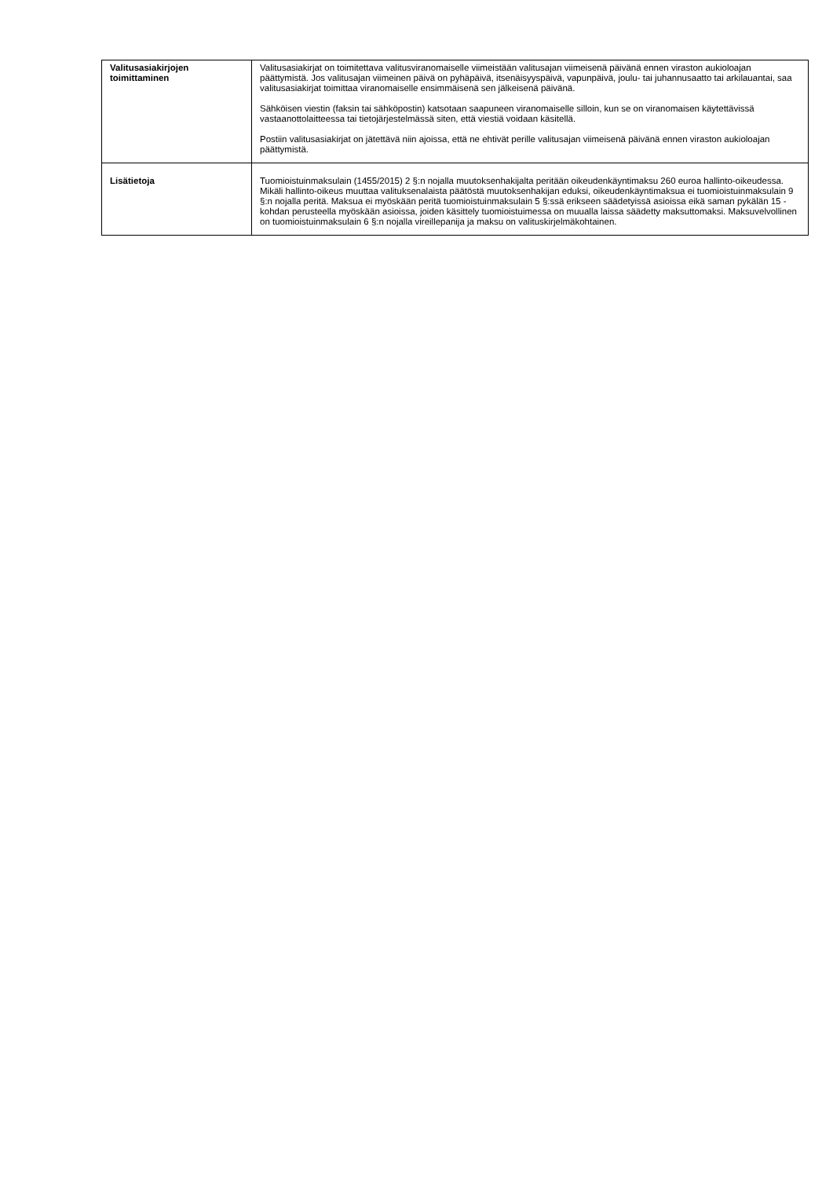| Valitusasiakirjojen toimittaminen | Valitusasiakirjat on toimitettava valitusviranomaiselle viimeistään valitusajan viimeisenä päivänä ennen viraston aukioloajan päättymistä. Jos valitusajan viimeinen päivä on pyhäpäivä, itsenäisyyspäivä, vapunpäivä, joulu- tai juhannusaatto tai arkilauantai, saa valitusasiakirjat toimittaa viranomaiselle ensimmäisenä sen jälkeisenä päivänä. Sähköisen viestin (faksin tai sähköpostin) katsotaan saapuneen viranomaiselle silloin, kun se on viranomaisen käytettävissä vastaanottolaitteessa tai tietojärjestelmässä siten, että viestiä voidaan käsitellä. Postiin valitusasiakirjat on jätettävä niin ajoissa, että ne ehtivät perille valitusajan viimeisenä päivänä ennen viraston aukioloajan päättymistä. |
| Lisätietoja | Tuomioistuinmaksulain (1455/2015) 2 §:n nojalla muutoksenhakijalta peritään oikeudenkäyntimaksu 260 euroa hallinto-oikeudessa. Mikäli hallinto-oikeus muuttaa valituksenalaista päätöstä muutoksenhakijan eduksi, oikeudenkäyntimaksua ei tuomioistuinmaksulain 9 §:n nojalla peritä. Maksua ei myöskään peritä tuomioistuinmaksulain 5 §:ssä erikseen säädetyissä asioissa eikä saman pykälän 15 -kohdan perusteella myöskään asioissa, joiden käsittely tuomioistuimessa on muualla laissa säädetty maksuttomaksi. Maksuvelvollinen on tuomioistuinmaksulain 6 §:n nojalla vireillepanija ja maksu on valituskirjelmäkohtainen. |